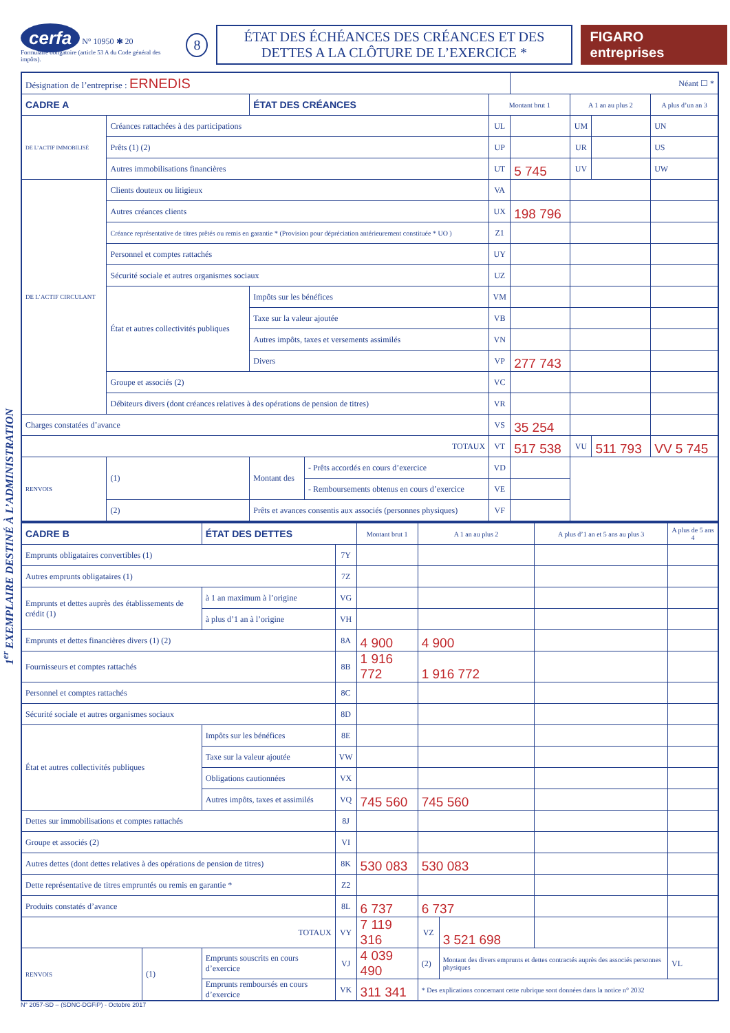cerfa N° 10950 ✱ 20
Formulaire obligatoire (article 53 A du Code général des impôts).
8
ÉTAT DES ÉCHÉANCES DES CRÉANCES ET DES DETTES A LA CLÔTURE DE L’EXERCICE *
FIGARO entreprises
1<sup>er</sup> EXEMPLAIRE DESTINÉ À L’ADMINISTRATION
| Désignation de l’entreprise : ERNEDIS | | | | | Néant ☐ * | | | |
| CADRE A | | ÉTAT DES CRÉANCES | | Montant brut 1 | | A 1 an au plus 2 | | A plus d’un an 3 |
| DE L’ACTIF IMMOBILISÉ | Créances rattachées à des participations | | | UL | | UM | | UN |
| | Prêts (1) (2) | | | UP | | UR | | US |
| | Autres immobilisations financières | | | UT | 5 745 | UV | | UW |
| DE L’ACTIF CIRCULANT | Clients douteux ou litigieux | | | VA | | | | |
| | Autres créances clients | | | UX | 198 796 | | | |
| | Créance représentative de titres prêtés ou remis en garantie * (Provision pour dépréciation antérieurement constituée * UO ) | | | Z1 | | | | |
| | Personnel et comptes rattachés | | | UY | | | | |
| | Sécurité sociale et autres organismes sociaux | | | UZ | | | | |
| | État et autres collectivités publiques | Impôts sur les bénéfices | | VM | | | | |
| | | Taxe sur la valeur ajoutée | | VB | | | | |
| | | Autres impôts, taxes et versements assimilés | | VN | | | | |
| | | Divers | | VP | 277 743 | | | |
| | Groupe et associés (2) | | | VC | | | | |
| | Débiteurs divers (dont créances relatives à des opérations de pension de titres) | | | VR | | | | |
| Charges constatées d’avance | | | | VS | 35 254 | | | |
| TOTAUX | | | | VT | 517 538 | VU | 511 793 | VV 5 745 |
| RENVOIS | (1) | Montant des | - Prêts accordés en cours d’exercice | VD | | | | |
| | | | - Remboursements obtenus en cours d’exercice | VE | | | | |
| | (2) | Prêts et avances consentis aux associés (personnes physiques) | | VF | | | | |
| CADRE B | | ÉTAT DES DETTES | | Montant brut 1 | A 1 an au plus 2 | | A plus d’1 an et 5 ans au plus 3 | A plus de 5 ans 4 |
| Emprunts obligataires convertibles (1) | | | 7Y | | | | | |
| Autres emprunts obligataires (1) | | | 7Z | | | | | |
| Emprunts et dettes auprès des établissements de crédit (1) | | à 1 an maximum à l’origine | VG | | | | | |
| | | à plus d’1 an à l’origine | VH | | | | | |
| Emprunts et dettes financières divers (1) (2) | | | 8A | 4 900 | 4 900 | | | |
| Fournisseurs et comptes rattachés | | | 8B | 1 916 772 | 1 916 772 | | | |
| Personnel et comptes rattachés | | | 8C | | | | | |
| Sécurité sociale et autres organismes sociaux | | | 8D | | | | | |
| État et autres collectivités publiques | | Impôts sur les bénéfices | 8E | | | | | |
| | | Taxe sur la valeur ajoutée | VW | | | | | |
| | | Obligations cautionnées | VX | | | | | |
| | | Autres impôts, taxes et assimilés | VQ | 745 560 | 745 560 | | | |
| Dettes sur immobilisations et comptes rattachés | | | 8J | | | | | |
| Groupe et associés (2) | | | VI | | | | | |
| Autres dettes (dont dettes relatives à des opérations de pension de titres) | | | 8K | 530 083 | 530 083 | | | |
| Dette représentative de titres empruntés ou remis en garantie * | | | Z2 | | | | | |
| Produits constatés d’avance | | | 8L | 6 737 | 6 737 | | | |
| TOTAUX | | | VY | 7 119 316 | VZ | 3 521 698 | | |
| RENVOIS | (1) | Emprunts souscrits en cours d’exercice | VJ | 4 039 490 | (2) | Montant des divers emprunts et dettes contractés auprès des associés personnes physiques | | VL |
| | | Emprunts remboursés en cours d’exercice | VK | 311 341 | * Des explications concernant cette rubrique sont données dans la notice n° 2032 | | | |
N° 2057-SD – (SDNC-DGFiP) - Octobre 2017